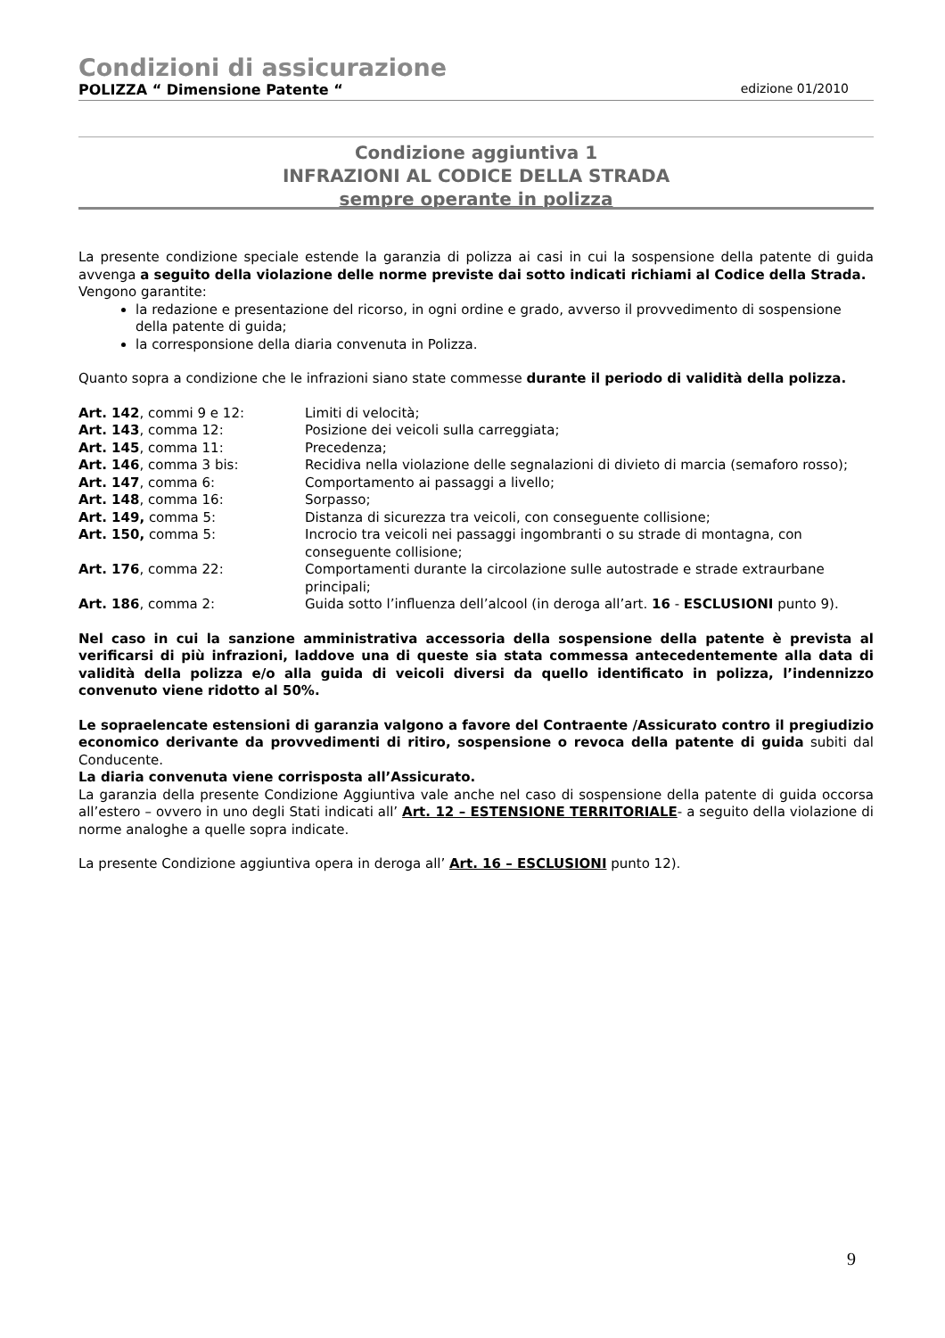Condizioni di assicurazione
POLIZZA “ Dimensione Patente “edizione 01/2010
Condizione aggiuntiva 1
INFRAZIONI AL CODICE DELLA STRADA
sempre operante in polizza
La presente condizione speciale estende la garanzia di polizza ai casi in cui la sospensione della patente di guida avvenga a seguito della violazione delle norme previste dai sotto indicati richiami al Codice della Strada.
Vengono garantite:
la redazione e presentazione del ricorso, in ogni ordine e grado, avverso il provvedimento di sospensione della patente di guida;
la corresponsione della diaria convenuta in Polizza.
Quanto sopra a condizione che le infrazioni siano state commesse durante il periodo di validità della polizza.
| Art. 142 , commi 9 e 12: | Limiti di velocità; |
| Art. 143 , comma 12: | Posizione dei veicoli sulla carreggiata; |
| Art. 145 , comma 11: | Precedenza; |
| Art. 146 , comma 3 bis: | Recidiva nella violazione delle segnalazioni di divieto di marcia (semaforo rosso); |
| Art. 147 , comma 6: | Comportamento ai passaggi a livello; |
| Art. 148 , comma 16: | Sorpasso; |
| Art. 149, comma 5: | Distanza di sicurezza tra veicoli, con conseguente collisione; |
| Art. 150, comma 5: | Incrocio tra veicoli nei passaggi ingombranti o su strade di montagna, con conseguente collisione; |
| Art. 176 , comma 22: | Comportamenti durante la circolazione sulle autostrade e strade extraurbane principali; |
| Art. 186 , comma 2: | Guida sotto l’influenza dell’alcool (in deroga all’art. 16 - ESCLUSIONI punto 9). |
Nel caso in cui la sanzione amministrativa accessoria della sospensione della patente è prevista al verificarsi di più infrazioni, laddove una di queste sia stata commessa antecedentemente alla data di validità della polizza e/o alla guida di veicoli diversi da quello identificato in polizza, l’indennizzo convenuto viene ridotto al 50%.
Le sopraelencate estensioni di garanzia valgono a favore del Contraente /Assicurato contro il pregiudizio economico derivante da provvedimenti di ritiro, sospensione o revoca della patente di guida subiti dal Conducente.
La diaria convenuta viene corrisposta all’Assicurato.
La garanzia della presente Condizione Aggiuntiva vale anche nel caso di sospensione della patente di guida occorsa all’estero – ovvero in uno degli Stati indicati all’ Art. 12 – ESTENSIONE TERRITORIALE- a seguito della violazione di norme analoghe a quelle sopra indicate.
La presente Condizione aggiuntiva opera in deroga all’ Art. 16 – ESCLUSIONI punto 12).
9